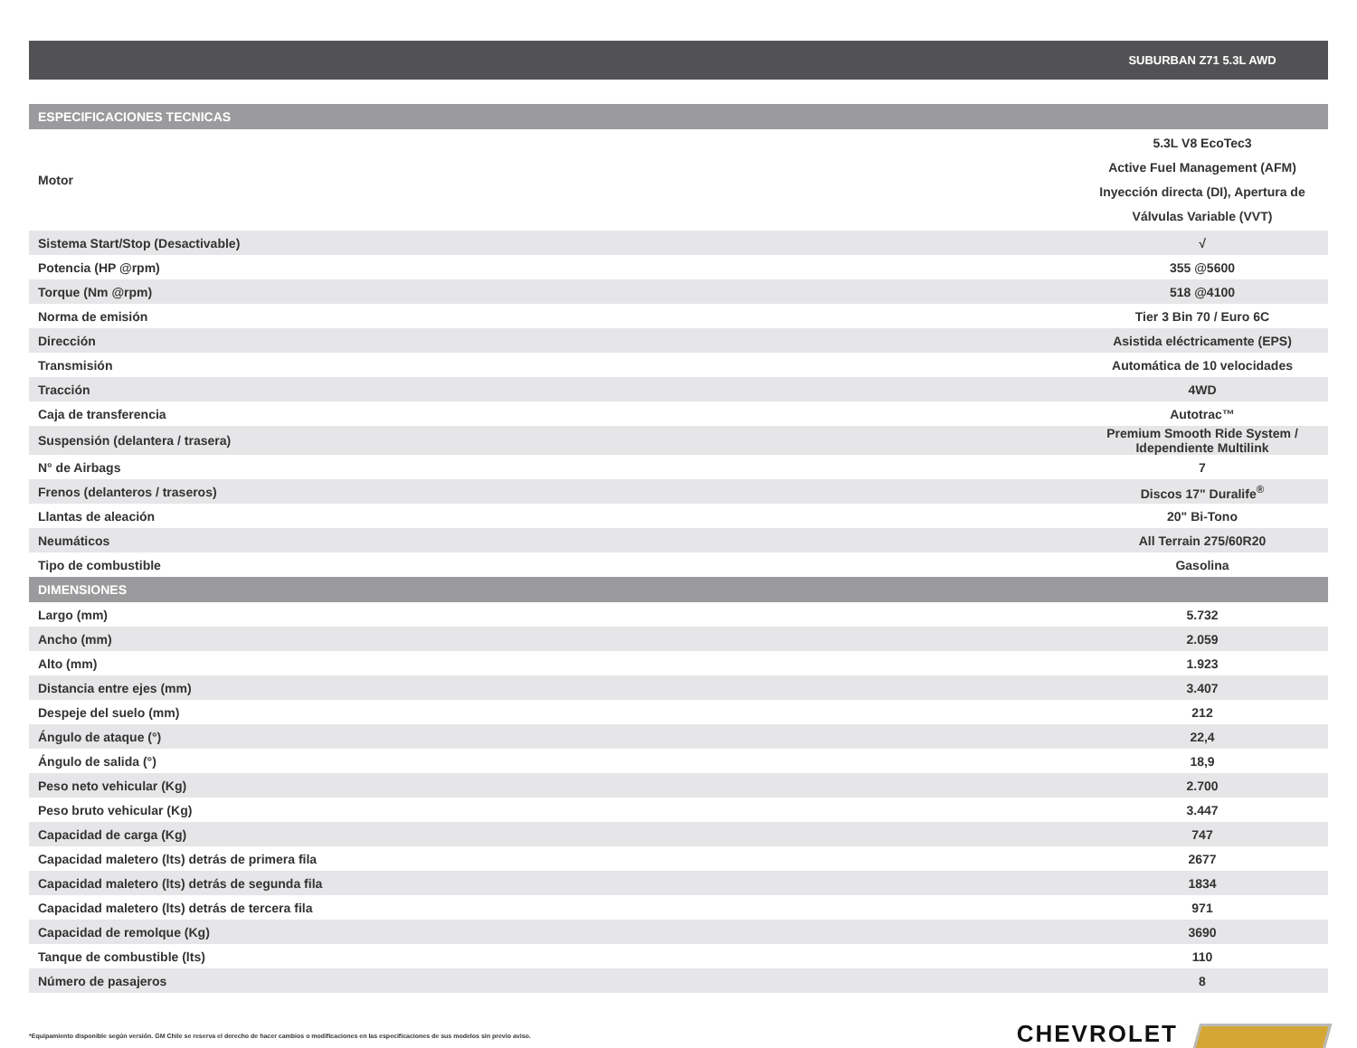| | SUBURBAN Z71 5.3L AWD |
| --- | --- |
| ESPECIFICACIONES TECNICAS | |
| Motor | 5.3L V8 EcoTec3 Active Fuel Management (AFM) Inyección directa (DI), Apertura de Válvulas Variable (VVT) |
| Sistema Start/Stop (Desactivable) | √ |
| Potencia (HP @rpm) | 355 @5600 |
| Torque (Nm @rpm) | 518 @4100 |
| Norma de emisión | Tier 3 Bin 70 / Euro 6C |
| Dirección | Asistida eléctricamente (EPS) |
| Transmisión | Automática de 10 velocidades |
| Tracción | 4WD |
| Caja de transferencia | Autotrac™ |
| Suspensión (delantera / trasera) | Premium Smooth Ride System / Idependiente Multilink |
| N° de Airbags | 7 |
| Frenos (delanteros / traseros) | Discos 17" Duralife<sup>®</sup> |
| Llantas de aleación | 20" Bi-Tono |
| Neumáticos | All Terrain 275/60R20 |
| Tipo de combustible | Gasolina |
| DIMENSIONES | |
| Largo (mm) | 5.732 |
| Ancho (mm) | 2.059 |
| Alto (mm) | 1.923 |
| Distancia entre ejes (mm) | 3.407 |
| Despeje del suelo (mm) | 212 |
| Ángulo de ataque (°) | 22,4 |
| Ángulo de salida (°) | 18,9 |
| Peso neto vehicular (Kg) | 2.700 |
| Peso bruto vehicular (Kg) | 3.447 |
| Capacidad de carga (Kg) | 747 |
| Capacidad maletero (lts) detrás de primera fila | 2677 |
| Capacidad maletero (lts) detrás de segunda fila | 1834 |
| Capacidad maletero (lts) detrás de tercera fila | 971 |
| Capacidad de remolque (Kg) | 3690 |
| Tanque de combustible (lts) | 110 |
| Número de pasajeros | 8 |
*Equipamiento disponible según versión. GM Chile se reserva el derecho de hacer cambios o modificaciones en las especificaciones de sus modelos sin previo aviso.
CHEVROLET